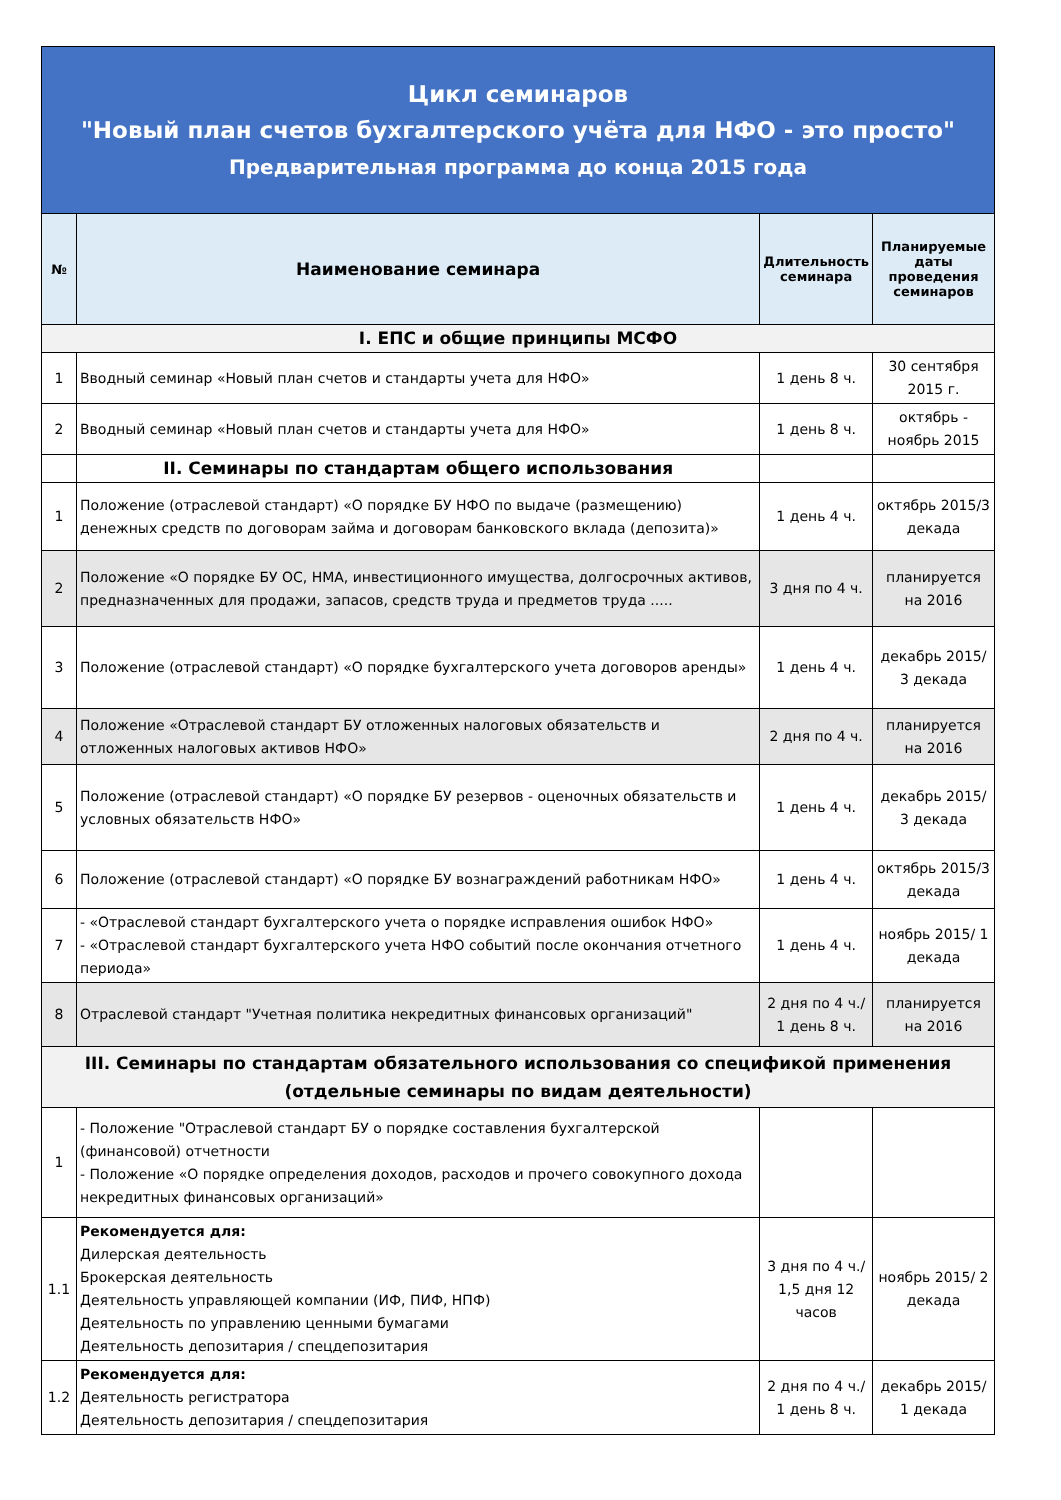| Цикл семинаров "Новый план счетов бухгалтерского учёта для НФО - это просто" Предварительная программа до конца 2015 года | | | |
| № | Наименование семинара | Длительность семинара | Планируемые даты проведения семинаров |
| I. ЕПС и общие принципы МСФО | | | |
| 1 | Вводный семинар «Новый план счетов и стандарты учета для НФО» | 1 день 8 ч. | 30 сентября 2015 г. |
| 2 | Вводный семинар «Новый план счетов и стандарты учета для НФО» | 1 день 8 ч. | октябрь - ноябрь 2015 |
| | II. Семинары по стандартам общего использования | | |
| 1 | Положение (отраслевой стандарт) «О порядке БУ НФО по выдаче (размещению) денежных средств по договорам займа и договорам банковского вклада (депозита)» | 1 день 4 ч. | октябрь 2015/3 декада |
| 2 | Положение «О порядке БУ ОС, НМА, инвестиционного имущества, долгосрочных активов, предназначенных для продажи, запасов, средств труда и предметов труда ..... | 3 дня по 4 ч. | планируется на 2016 |
| 3 | Положение (отраслевой стандарт) «О порядке бухгалтерского учета договоров аренды» | 1 день 4 ч. | декабрь 2015/ 3 декада |
| 4 | Положение «Отраслевой стандарт БУ отложенных налоговых обязательств и отложенных налоговых активов НФО» | 2 дня по 4 ч. | планируется на 2016 |
| 5 | Положение (отраслевой стандарт) «О порядке БУ резервов - оценочных обязательств и условных обязательств НФО» | 1 день 4 ч. | декабрь 2015/ 3 декада |
| 6 | Положение (отраслевой стандарт) «О порядке БУ вознаграждений работникам НФО» | 1 день 4 ч. | октябрь 2015/3 декада |
| 7 | - «Отраслевой стандарт бухгалтерского учета о порядке исправления ошибок НФО» - «Отраслевой стандарт бухгалтерского учета НФО событий после окончания отчетного периода» | 1 день 4 ч. | ноябрь 2015/ 1 декада |
| 8 | Отраслевой стандарт "Учетная политика некредитных финансовых организаций" | 2 дня по 4 ч./ 1 день 8 ч. | планируется на 2016 |
| III. Семинары по стандартам обязательного использования со спецификой применения (отдельные семинары по видам деятельности) | | | |
| 1 | - Положение "Отраслевой стандарт БУ о порядке составления бухгалтерской (финансовой) отчетности - Положение «О порядке определения доходов, расходов и прочего совокупного дохода некредитных финансовых организаций» | | |
| 1.1 | Рекомендуется для: Дилерская деятельность Брокерская деятельность Деятельность управляющей компании (ИФ, ПИФ, НПФ) Деятельность по управлению ценными бумагами Деятельность депозитария / спецдепозитария | 3 дня по 4 ч./ 1,5 дня 12 часов | ноябрь 2015/ 2 декада |
| 1.2 | Рекомендуется для: Деятельность регистратора Деятельность депозитария / спецдепозитария | 2 дня по 4 ч./ 1 день 8 ч. | декабрь 2015/ 1 декада |